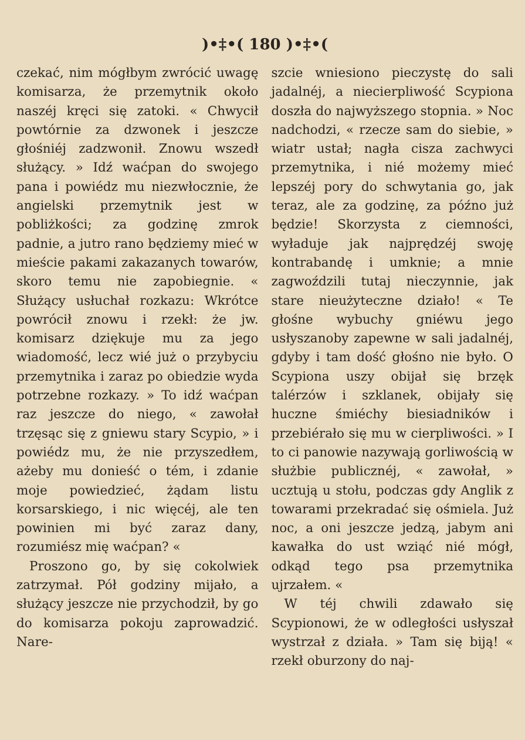)•‡•( 180 )•‡•(
czekać, nim mógłbym zwrócić uwagę komisarza, że przemytnik około naszéj kręci się zatoki. « Chwycił powtórnie za dzwonek i jeszcze głośniéj zadzwonił. Znowu wszedł służący. » Idź waćpan do swojego pana i powiédz mu niezwłocznie, że angielski przemytnik jest w pobliżkości; za godzinę zmrok padnie, a jutro rano będziemy mieć w mieście pakami zakazanych towarów, skoro temu nie zapobiegnie. « Służący usłuchał rozkazu: Wkrótce powrócił znowu i rzekł: że jw. komisarz dziękuje mu za jego wiadomość, lecz wié już o przybyciu przemytnika i zaraz po obiedzie wyda potrzebne rozkazy. » To idź waćpan raz jeszcze do niego, « zawołał trzęsąc się z gniewu stary Scypio, » i powiédz mu, że nie przyszedłem, ażeby mu donieść o tém, i zdanie moje powiedzieć, żądam listu korsarskiego, i nic więcéj, ale ten powinien mi być zaraz dany, rozumiész mię waćpan? «
Proszono go, by się cokolwiek zatrzymał. Pół godziny mijało, a służący jeszcze nie przychodził, by go do komisarza pokoju zaprowadzić. Nare-
szcie wniesiono pieczystę do sali jadalnéj, a niecierpliwość Scypiona doszła do najwyższego stopnia. » Noc nadchodzi, « rzecze sam do siebie, » wiatr ustał; nagła cisza zachwyci przemytnika, i nié możemy mieć lepszéj pory do schwytania go, jak teraz, ale za godzinę, za późno już będzie! Skorzysta z ciemności, wyładuje jak najprędzéj swoję kontrabandę i umknie; a mnie zagwoździli tutaj nieczynnie, jak stare nieużyteczne działo! « Te głośne wybuchy gniéwu jego usłyszanoby zapewne w sali jadalnéj, gdyby i tam dość głośno nie było. O Scypiona uszy obijał się brzęk talérzów i szklanek, obijały się huczne śmiéchy biesiadników i przebiérało się mu w cierpliwości. » I to ci panowie nazywają gorliwością w służbie publicznéj, « zawołał, » ucztują u stołu, podczas gdy Anglik z towarami przekradać się ośmiela. Już noc, a oni jeszcze jedzą, jabym ani kawałka do ust wziąć nié mógł, odkąd tego psa przemytnika ujrzałem. «
W téj chwili zdawało się Scypionowi, że w odległości usłyszał wystrzał z działa. » Tam się biją! « rzekł oburzony do naj-